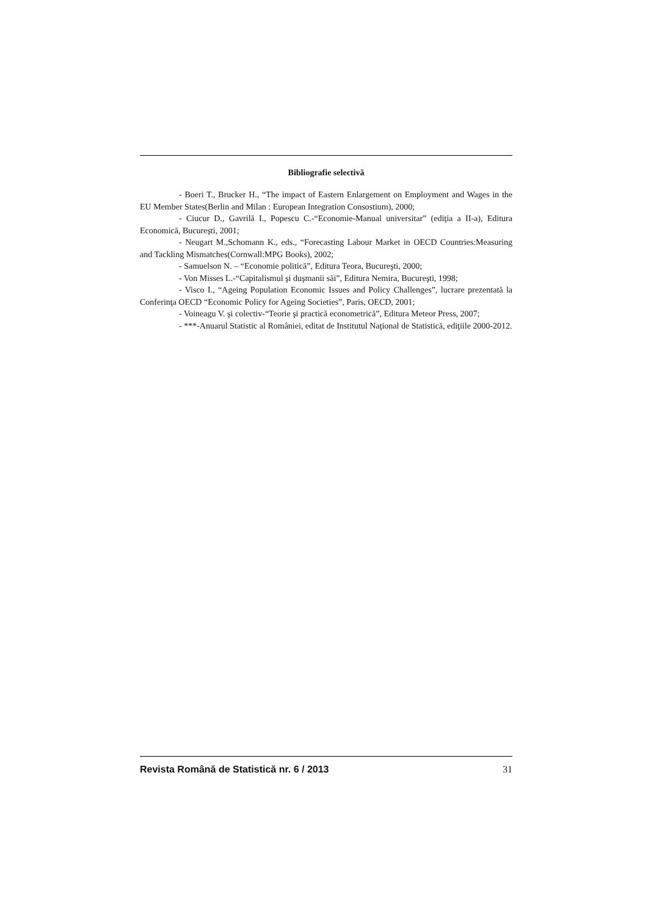Bibliografie selectivă
- Boeri T., Brucker H., “The impact of Eastern Enlargement on Employment and Wages in the EU Member States(Berlin and Milan : European Integration Consostium), 2000;
- Ciucur D., Gavrilă I., Popescu C.-“Economie-Manual universitar” (ediţia a II-a), Editura Economică, Bucureşti, 2001;
- Neugart M.,Schomann K., eds., “Forecasting Labour Market in OECD Countries:Measuring and Tackling Mismatches(Cornwall:MPG Books), 2002;
- Samuelson N. – “Economie politică”, Editura Teora, Bucureşti, 2000;
- Von Misses L.-“Capitalismul şi duşmanii săi”, Editura Nemira, Bucureşti, 1998;
- Visco I., “Ageing Population Economic Issues and Policy Challenges”, lucrare prezentată la Conferinţa OECD “Economic Policy for Ageing Societies”, Paris, OECD, 2001;
- Voineagu V. şi colectiv-“Teorie şi practică econometrică”, Editura Meteor Press, 2007;
- ***-Anuarul Statistic al României, editat de Institutul Naţional de Statistică, ediţiile 2000-2012.
Revista Română de Statistică nr. 6 / 2013 31